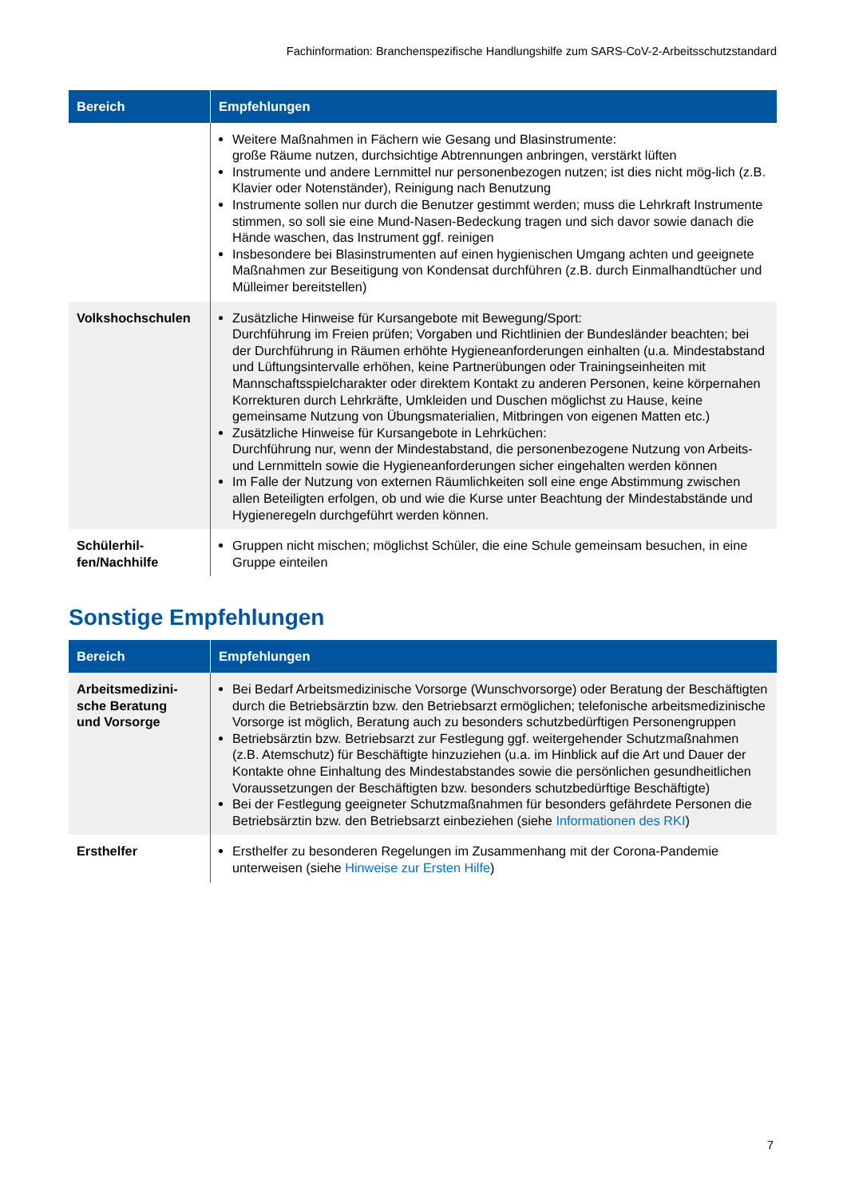Fachinformation: Branchenspezifische Handlungshilfe zum SARS-CoV-2-Arbeitsschutzstandard
| Bereich | Empfehlungen |
| --- | --- |
| | Weitere Maßnahmen in Fächern wie Gesang und Blasinstrumente: große Räume nutzen, durchsichtige Abtrennungen anbringen, verstärkt lüften Instrumente und andere Lernmittel nur personenbezogen nutzen; ist dies nicht mög-lich (z.B. Klavier oder Notenständer), Reinigung nach Benutzung Instrumente sollen nur durch die Benutzer gestimmt werden; muss die Lehrkraft Instrumente stimmen, so soll sie eine Mund-Nasen-Bedeckung tragen und sich davor sowie danach die Hände waschen, das Instrument ggf. reinigen Insbesondere bei Blasinstrumenten auf einen hygienischen Umgang achten und geeignete Maßnahmen zur Beseitigung von Kondensat durchführen (z.B. durch Einmalhandtücher und Mülleimer bereitstellen) |
| Volkshochschulen | Zusätzliche Hinweise für Kursangebote mit Bewegung/Sport: Durchführung im Freien prüfen; Vorgaben und Richtlinien der Bundesländer beachten; bei der Durchführung in Räumen erhöhte Hygieneanforderungen einhalten (u.a. Mindestabstand und Lüftungsintervalle erhöhen, keine Partnerübungen oder Trainingseinheiten mit Mannschaftsspielcharakter oder direktem Kontakt zu anderen Personen, keine körpernahen Korrekturen durch Lehrkräfte, Umkleiden und Duschen möglichst zu Hause, keine gemeinsame Nutzung von Übungsmaterialien, Mitbringen von eigenen Matten etc.) Zusätzliche Hinweise für Kursangebote in Lehrküchen: Durchführung nur, wenn der Mindestabstand, die personenbezogene Nutzung von Arbeits- und Lernmitteln sowie die Hygieneanforderungen sicher eingehalten werden können Im Falle der Nutzung von externen Räumlichkeiten soll eine enge Abstimmung zwischen allen Beteiligten erfolgen, ob und wie die Kurse unter Beachtung der Mindestabstände und Hygieneregeln durchgeführt werden können. |
| Schülerhil- fen/Nachhilfe | Gruppen nicht mischen; möglichst Schüler, die eine Schule gemeinsam besuchen, in eine Gruppe einteilen |
Sonstige Empfehlungen
| Bereich | Empfehlungen |
| --- | --- |
| Arbeitsmedizini- sche Beratung und Vorsorge | Bei Bedarf Arbeitsmedizinische Vorsorge (Wunschvorsorge) oder Beratung der Beschäftigten durch die Betriebsärztin bzw. den Betriebsarzt ermöglichen; telefonische arbeitsmedizinische Vorsorge ist möglich, Beratung auch zu besonders schutzbedürftigen Personengruppen Betriebsärztin bzw. Betriebsarzt zur Festlegung ggf. weitergehender Schutzmaßnahmen (z.B. Atemschutz) für Beschäftigte hinzuziehen (u.a. im Hinblick auf die Art und Dauer der Kontakte ohne Einhaltung des Mindestabstandes sowie die persönlichen gesundheitlichen Voraussetzungen der Beschäftigten bzw. besonders schutzbedürftige Beschäftigte) Bei der Festlegung geeigneter Schutzmaßnahmen für besonders gefährdete Personen die Betriebsärztin bzw. den Betriebsarzt einbeziehen (siehe Informationen des RKI ) |
| Ersthelfer | Ersthelfer zu besonderen Regelungen im Zusammenhang mit der Corona-Pandemie unterweisen (siehe Hinweise zur Ersten Hilfe ) |
7